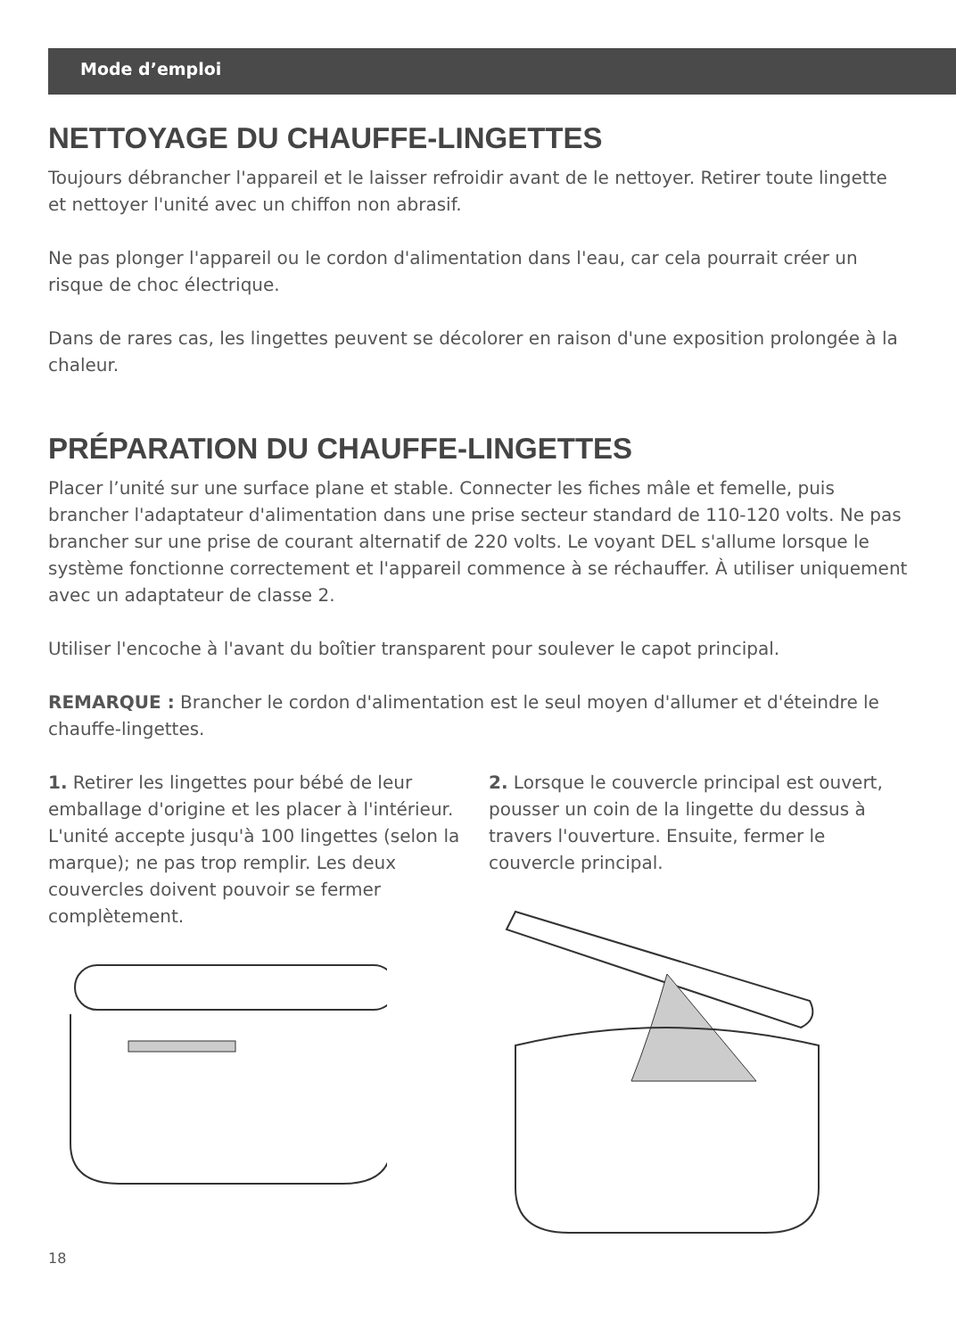Mode d’emploi
NETTOYAGE DU CHAUFFE-LINGETTES
Toujours débrancher l'appareil et le laisser refroidir avant de le nettoyer. Retirer toute lingette et nettoyer l'unité avec un chiffon non abrasif.
Ne pas plonger l'appareil ou le cordon d'alimentation dans l'eau, car cela pourrait créer un risque de choc électrique.
Dans de rares cas, les lingettes peuvent se décolorer en raison d'une exposition prolongée à la chaleur.
PRÉPARATION DU CHAUFFE-LINGETTES
Placer l’unité sur une surface plane et stable. Connecter les fiches mâle et femelle, puis brancher l'adaptateur d'alimentation dans une prise secteur standard de 110-120 volts. Ne pas brancher sur une prise de courant alternatif de 220 volts. Le voyant DEL s'allume lorsque le système fonctionne correctement et l'appareil commence à se réchauffer. À utiliser uniquement avec un adaptateur de classe 2.
Utiliser l'encoche à l'avant du boîtier transparent pour soulever le capot principal.
REMARQUE : Brancher le cordon d'alimentation est le seul moyen d'allumer et d'éteindre le chauffe-lingettes.
1. Retirer les lingettes pour bébé de leur emballage d'origine et les placer à l'intérieur. L'unité accepte jusqu'à 100 lingettes (selon la marque); ne pas trop remplir. Les deux couvercles doivent pouvoir se fermer complètement.
2. Lorsque le couvercle principal est ouvert, pousser un coin de la lingette du dessus à travers l'ouverture. Ensuite, fermer le couvercle principal.
18